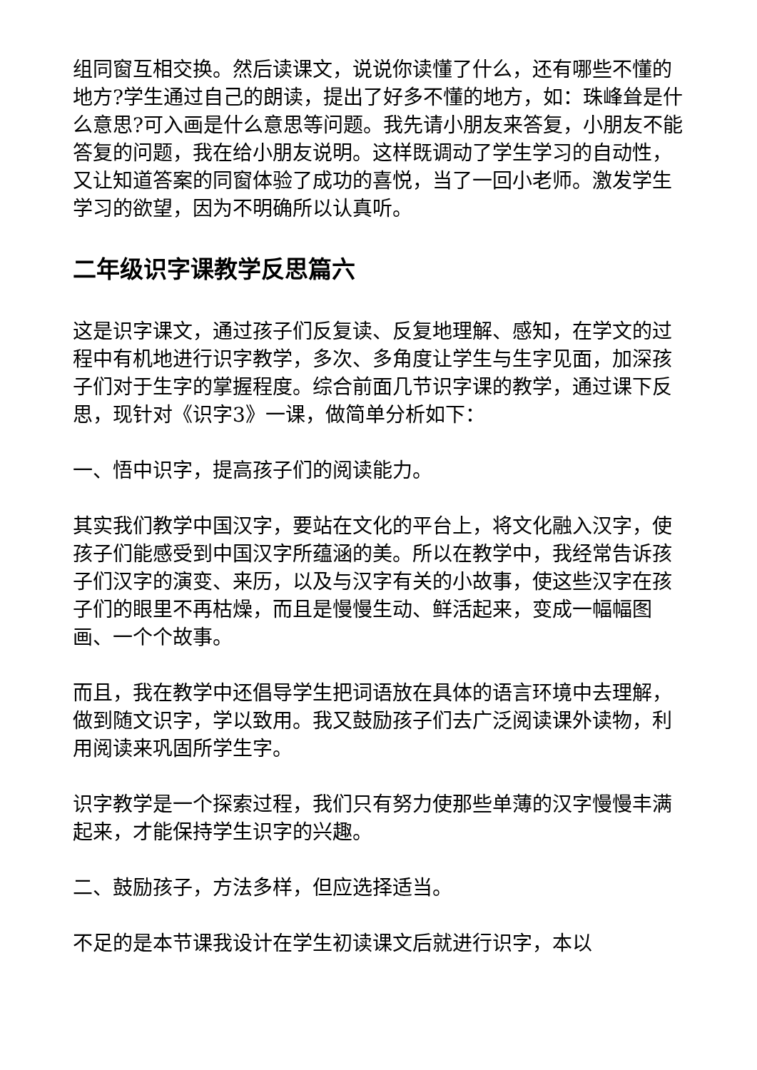组同窗互相交换。然后读课文，说说你读懂了什么，还有哪些不懂的地方?学生通过自己的朗读，提出了好多不懂的地方，如：珠峰耸是什么意思?可入画是什么意思等问题。我先请小朋友来答复，小朋友不能答复的问题，我在给小朋友说明。这样既调动了学生学习的自动性，又让知道答案的同窗体验了成功的喜悦，当了一回小老师。激发学生学习的欲望，因为不明确所以认真听。
二年级识字课教学反思篇六
这是识字课文，通过孩子们反复读、反复地理解、感知，在学文的过程中有机地进行识字教学，多次、多角度让学生与生字见面，加深孩子们对于生字的掌握程度。综合前面几节识字课的教学，通过课下反思，现针对《识字3》一课，做简单分析如下：
一、悟中识字，提高孩子们的阅读能力。
其实我们教学中国汉字，要站在文化的平台上，将文化融入汉字，使孩子们能感受到中国汉字所蕴涵的美。所以在教学中，我经常告诉孩子们汉字的演变、来历，以及与汉字有关的小故事，使这些汉字在孩子们的眼里不再枯燥，而且是慢慢生动、鲜活起来，变成一幅幅图画、一个个故事。
而且，我在教学中还倡导学生把词语放在具体的语言环境中去理解，做到随文识字，学以致用。我又鼓励孩子们去广泛阅读课外读物，利用阅读来巩固所学生字。
识字教学是一个探索过程，我们只有努力使那些单薄的汉字慢慢丰满起来，才能保持学生识字的兴趣。
二、鼓励孩子，方法多样，但应选择适当。
不足的是本节课我设计在学生初读课文后就进行识字，本以